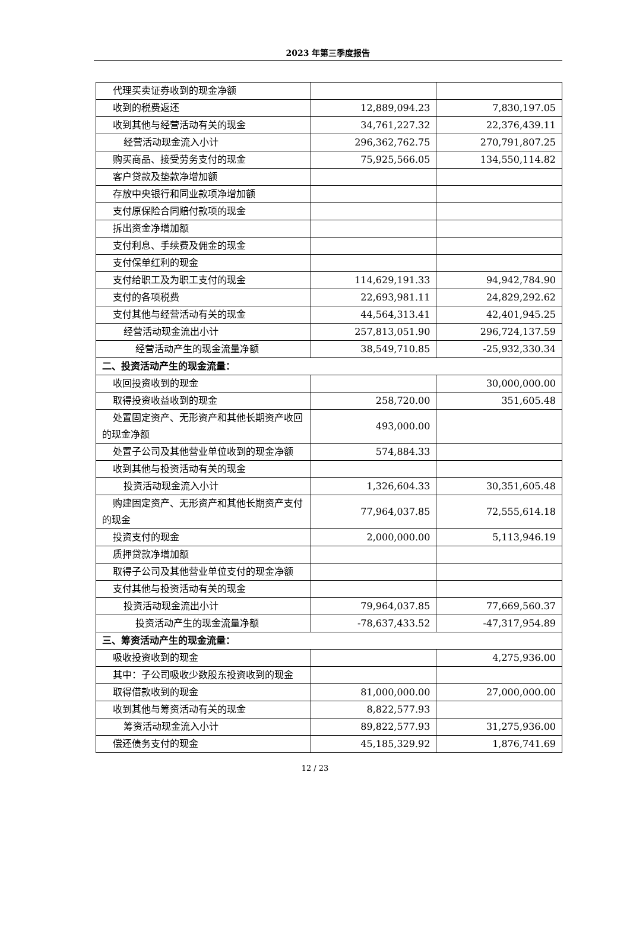2023 年第三季度报告
| 代理买卖证券收到的现金净额 | | |
| 收到的税费返还 | 12,889,094.23 | 7,830,197.05 |
| 收到其他与经营活动有关的现金 | 34,761,227.32 | 22,376,439.11 |
| 经营活动现金流入小计 | 296,362,762.75 | 270,791,807.25 |
| 购买商品、接受劳务支付的现金 | 75,925,566.05 | 134,550,114.82 |
| 客户贷款及垫款净增加额 | | |
| 存放中央银行和同业款项净增加额 | | |
| 支付原保险合同赔付款项的现金 | | |
| 拆出资金净增加额 | | |
| 支付利息、手续费及佣金的现金 | | |
| 支付保单红利的现金 | | |
| 支付给职工及为职工支付的现金 | 114,629,191.33 | 94,942,784.90 |
| 支付的各项税费 | 22,693,981.11 | 24,829,292.62 |
| 支付其他与经营活动有关的现金 | 44,564,313.41 | 42,401,945.25 |
| 经营活动现金流出小计 | 257,813,051.90 | 296,724,137.59 |
| 经营活动产生的现金流量净额 | 38,549,710.85 | -25,932,330.34 |
| 二、投资活动产生的现金流量： | | |
| 收回投资收到的现金 | | 30,000,000.00 |
| 取得投资收益收到的现金 | 258,720.00 | 351,605.48 |
| 处置固定资产、无形资产和其他长期资产收回的现金净额 | 493,000.00 | |
| 处置子公司及其他营业单位收到的现金净额 | 574,884.33 | |
| 收到其他与投资活动有关的现金 | | |
| 投资活动现金流入小计 | 1,326,604.33 | 30,351,605.48 |
| 购建固定资产、无形资产和其他长期资产支付的现金 | 77,964,037.85 | 72,555,614.18 |
| 投资支付的现金 | 2,000,000.00 | 5,113,946.19 |
| 质押贷款净增加额 | | |
| 取得子公司及其他营业单位支付的现金净额 | | |
| 支付其他与投资活动有关的现金 | | |
| 投资活动现金流出小计 | 79,964,037.85 | 77,669,560.37 |
| 投资活动产生的现金流量净额 | -78,637,433.52 | -47,317,954.89 |
| 三、筹资活动产生的现金流量： | | |
| 吸收投资收到的现金 | | 4,275,936.00 |
| 其中：子公司吸收少数股东投资收到的现金 | | |
| 取得借款收到的现金 | 81,000,000.00 | 27,000,000.00 |
| 收到其他与筹资活动有关的现金 | 8,822,577.93 | |
| 筹资活动现金流入小计 | 89,822,577.93 | 31,275,936.00 |
| 偿还债务支付的现金 | 45,185,329.92 | 1,876,741.69 |
12 / 23